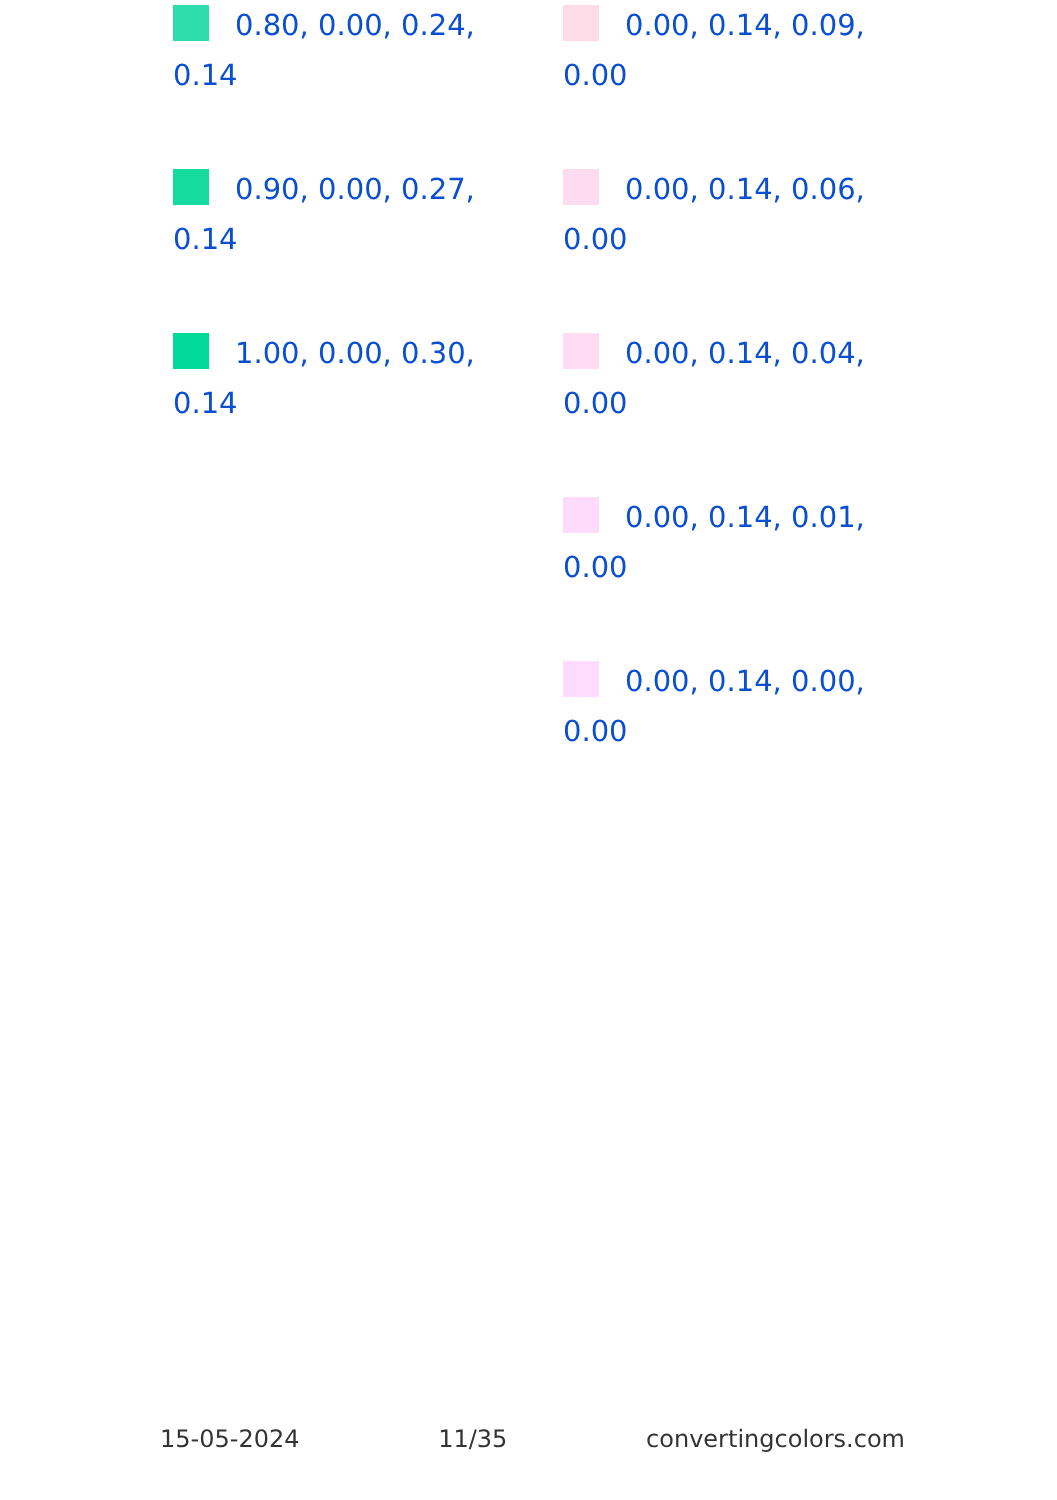0.80, 0.00, 0.24, 0.14
0.90, 0.00, 0.27, 0.14
1.00, 0.00, 0.30, 0.14
0.00, 0.14, 0.09, 0.00
0.00, 0.14, 0.06, 0.00
0.00, 0.14, 0.04, 0.00
0.00, 0.14, 0.01, 0.00
0.00, 0.14, 0.00, 0.00
15-05-2024 11/35 convertingcolors.com